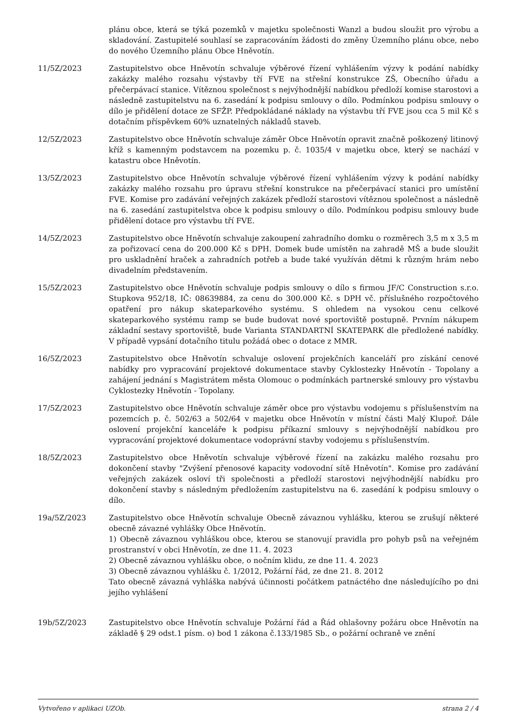plánu obce, která se týká pozemků v majetku společnosti Wanzl a budou sloužit pro výrobu a skladování. Zastupitelé souhlasí se zapracováním žádosti do změny Územního plánu obce, nebo do nového Územního plánu Obce Hněvotín.
11/5Z/2023 Zastupitelstvo obce Hněvotín schvaluje výběrové řízení vyhlášením výzvy k podání nabídky zakázky malého rozsahu výstavby tří FVE na střešní konstrukce ZŠ, Obecního úřadu a přečerpávací stanice. Vítěznou společnost s nejvýhodnější nabídkou předloží komise starostovi a následně zastupitelstvu na 6. zasedání k podpisu smlouvy o dílo. Podmínkou podpisu smlouvy o dílo je přidělení dotace ze SFŽP. Předpokládané náklady na výstavbu tří FVE jsou cca 5 mil Kč s dotačním příspěvkem 60% uznatelných nákladů staveb.
12/5Z/2023 Zastupitelstvo obce Hněvotín schvaluje záměr Obce Hněvotín opravit značně poškozený litinový kříž s kamenným podstavcem na pozemku p. č. 1035/4 v majetku obce, který se nachází v katastru obce Hněvotín.
13/5Z/2023 Zastupitelstvo obce Hněvotín schvaluje výběrové řízení vyhlášením výzvy k podání nabídky zakázky malého rozsahu pro úpravu střešní konstrukce na přečerpávací stanici pro umístění FVE. Komise pro zadávání veřejných zakázek předloží starostovi vítěznou společnost a následně na 6. zasedání zastupitelstva obce k podpisu smlouvy o dílo. Podmínkou podpisu smlouvy bude přidělení dotace pro výstavbu tří FVE.
14/5Z/2023 Zastupitelstvo obce Hněvotín schvaluje zakoupení zahradního domku o rozměrech 3,5 m x 3,5 m za pořizovací cena do 200.000 Kč s DPH. Domek bude umístěn na zahradě MŠ a bude sloužit pro uskladnění hraček a zahradních potřeb a bude také využíván dětmi k různým hrám nebo divadelním představením.
15/5Z/2023 Zastupitelstvo obce Hněvotín schvaluje podpis smlouvy o dílo s firmou JF/C Construction s.r.o. Stupkova 952/18, IČ: 08639884, za cenu do 300.000 Kč. s DPH vč. příslušného rozpočtového opatření pro nákup skateparkového systému. S ohledem na vysokou cenu celkové skateparkového systému ramp se bude budovat nové sportoviště postupně. Prvním nákupem základní sestavy sportoviště, bude Varianta STANDARTNÍ SKATEPARK dle předložené nabídky. V případě vypsání dotačního titulu požádá obec o dotace z MMR.
16/5Z/2023 Zastupitelstvo obce Hněvotín schvaluje oslovení projekčních kanceláří pro získání cenové nabídky pro vypracování projektové dokumentace stavby Cyklostezky Hněvotín - Topolany a zahájení jednání s Magistrátem města Olomouc o podmínkách partnerské smlouvy pro výstavbu Cyklostezky Hněvotín - Topolany.
17/5Z/2023 Zastupitelstvo obce Hněvotín schvaluje záměr obce pro výstavbu vodojemu s příslušenstvím na pozemcích p. č. 502/63 a 502/64 v majetku obce Hněvotín v místní části Malý Klupoř. Dále oslovení projekční kanceláře k podpisu příkazní smlouvy s nejvýhodnější nabídkou pro vypracování projektové dokumentace vodoprávní stavby vodojemu s příslušenstvím.
18/5Z/2023 Zastupitelstvo obce Hněvotín schvaluje výběrové řízení na zakázku malého rozsahu pro dokončení stavby "Zvýšení přenosové kapacity vodovodní sítě Hněvotín". Komise pro zadávání veřejných zakázek osloví tři společnosti a předloží starostovi nejvýhodnější nabídku pro dokončení stavby s následným předložením zastupitelstvu na 6. zasedání k podpisu smlouvy o dílo.
19a/5Z/2023 Zastupitelstvo obce Hněvotín schvaluje Obecně závaznou vyhlášku, kterou se zrušují některé obecně závazné vyhlášky Obce Hněvotín.
1) Obecně závaznou vyhláškou obce, kterou se stanovují pravidla pro pohyb psů na veřejném prostranství v obci Hněvotín, ze dne 11. 4. 2023
2) Obecně závaznou vyhlášku obce, o nočním klidu, ze dne 11. 4. 2023
3) Obecně závaznou vyhlášku č. 1/2012, Požární řád, ze dne 21. 8. 2012
Tato obecně závazná vyhláška nabývá účinnosti počátkem patnáctého dne následujícího po dni jejího vyhlášení
19b/5Z/2023 Zastupitelstvo obce Hněvotín schvaluje Požární řád a Řád ohlašovny požáru obce Hněvotín na základě § 29 odst.1 písm. o) bod 1 zákona č.133/1985 Sb., o požární ochraně ve znění
Vytvořeno v aplikaci UZOb. strana 2 / 4